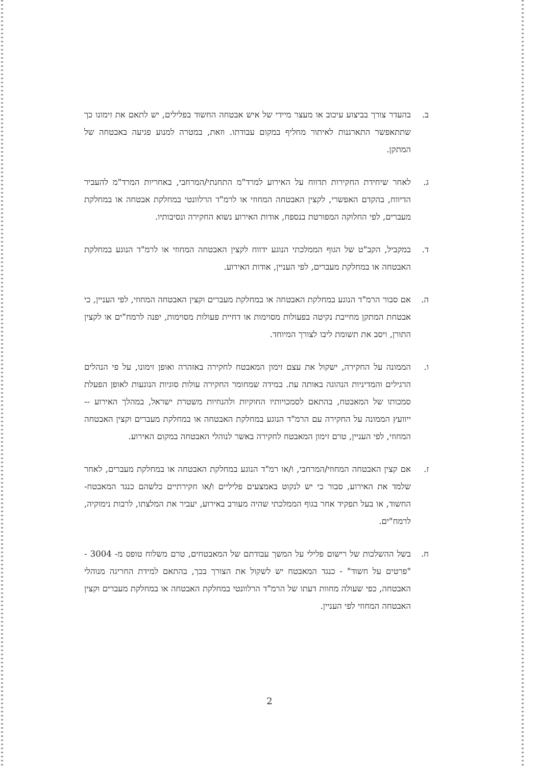ב. בהעדר צורך בביצוע עיכוב או מעצר מיידי של איש אבטחה החשוד בפלילים, יש לתאם את זימונו כך שתתאפשר התארגנות לאיתור מחליף במקום עבודתו. וזאת, במטרה למנוע פגיעה באבטחה של המתקן.
ג. לאחר שיחידת החקירות תדווח על האירוע למרד"מ התחנתי/המרחבי, באחריות המרד"מ להעביר הדיווח, בהקדם האפשרי, לקצין האבטחה המחוזי או לרמ"ד הרלוונטי במחלקת אבטחה או במחלקת מעברים, לפי החלוקה המפורטת בנספח, אודות האירוע נשוא החקירה ונסיבותיו.
ד. במקביל, הקב"ט של הגוף הממלכתי הנוגע ידווח לקצין האבטחה המחוזי או לרמ"ד הנוגע במחלקת האבטחה או במחלקת מעברים, לפי העניין, אודות האירוע.
ה. אם סבור הרמ"ד הנוגע במחלקת האבטחה או במחלקת מעברים וקצין האבטחה המחוזי, לפי העניין, כי אבטחת המתקן מחייבת נקיטה בפעולות מסוימות או דחיית פעולות מסוימות, יפנה לרמח"ים או לקצין התורן, ויסב את תשומת ליבו לצורך המיוחד.
ו. הממונה על החקירה, ישקול את עצם זימון המאבטח לחקירה באזהרה ואופן זימונו, על פי הנהלים הרגילים והמדיניות הנהוגה באותה עת. במידה שמחומר החקירה עולות סוגיות הנוגעות לאופן הפעלת סמכותו של המאבטח, בהתאם לסמכויותיו החוקיות ולהנחיות משטרת ישראל, במהלך האירוע -- ייוועץ הממונה על החקירה עם הרמ"ד הנוגע במחלקת האבטחה או במחלקת מעברים וקצין האבטחה המחוזי, לפי העניין, טרם זימון המאבטח לחקירה באשר לנוהלי האבטחה במקום האירוע.
ז. אם קצין האבטחה המחוזי/המרחבי, ו/או רמ"ד הנוגע במחלקת האבטחה או במחלקת מעברים, לאחר שלמד את האירוע, סבור כי יש לנקוט באמצעים פליליים ו/או חקירתיים כלשהם כנגד המאבטח-החשוד, או בעל תפקיד אחר בגוף הממלכתי שהיה מעורב באירוע, יעביר את המלצתו, לרבות נימוקיה, לרמח"ים.
ח. בשל ההשלכות של רישום פלילי על המשך עבודתם של המאבטחים, טרם משלוח טופס מ- 3004 - "פרטים על חשוד" - כנגד המאבטח יש לשקול את הצורך בכך, בהתאם למידת החריגה מנוהלי האבטחה, כפי שעולה מחוות דעתו של הרמ"ד הרלוונטי במחלקת האבטחה או במחלקת מעברים וקצין האבטחה המחוזי לפי העניין.
2